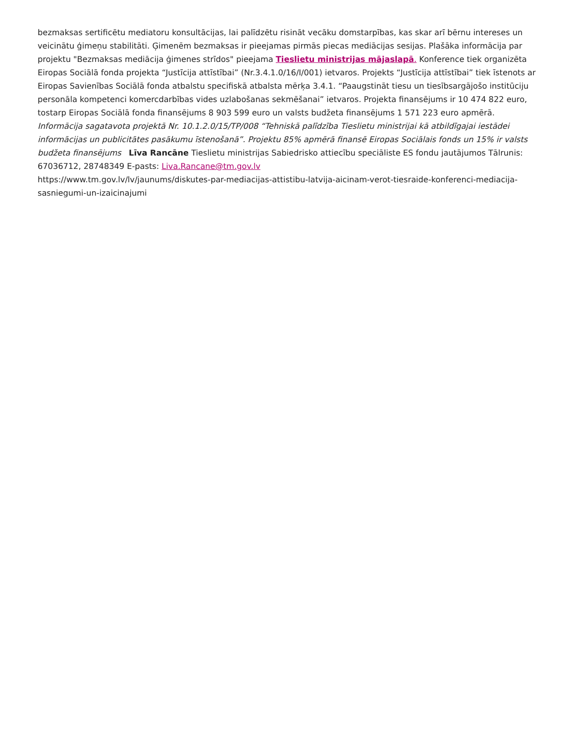bezmaksas sertificētu mediatoru konsultācijas, lai palīdzētu risināt vecāku domstarpības, kas skar arī bērnu intereses un veicinātu ģimeņu stabilitāti. Ģimenēm bezmaksas ir pieejamas pirmās piecas mediācijas sesijas. Plašāka informācija par projektu "Bezmaksas mediācija ģimenes strīdos" pieejama Tieslietu ministrijas mājaslapā. Konference tiek organizēta Eiropas Sociālā fonda projekta “Justīcija attīstībai” (Nr.3.4.1.0/16/I/001) ietvaros. Projekts “Justīcija attīstībai” tiek īstenots ar Eiropas Savienības Sociālā fonda atbalstu specifiskā atbalsta mērķa 3.4.1. “Paaugstināt tiesu un tiesībsargājošo institūciju personāla kompetenci komercdarbības vides uzlabošanas sekmēšanai” ietvaros. Projekta finansējums ir 10 474 822 euro, tostarp Eiropas Sociālā fonda finansējums 8 903 599 euro un valsts budžeta finansējums 1 571 223 euro apmērā. Informācija sagatavota projektā Nr. 10.1.2.0/15/TP/008 “Tehniskā palīdzība Tieslietu ministrijai kā atbildīgajai iestādei informācijas un publicitātes pasākumu īstenošanā”. Projektu 85% apmērā finansē Eiropas Sociālais fonds un 15% ir valsts budžeta finansējums Līva Rancāne Tieslietu ministrijas Sabiedrisko attiecību speciāliste ES fondu jautājumos Tālrunis: 67036712, 28748349 E-pasts: Liva.Rancane@tm.gov.lv
https://www.tm.gov.lv/lv/jaunums/diskutes-par-mediacijas-attistibu-latvija-aicinam-verot-tiesraide-konferenci-mediacija-sasniegumi-un-izaicinajumi